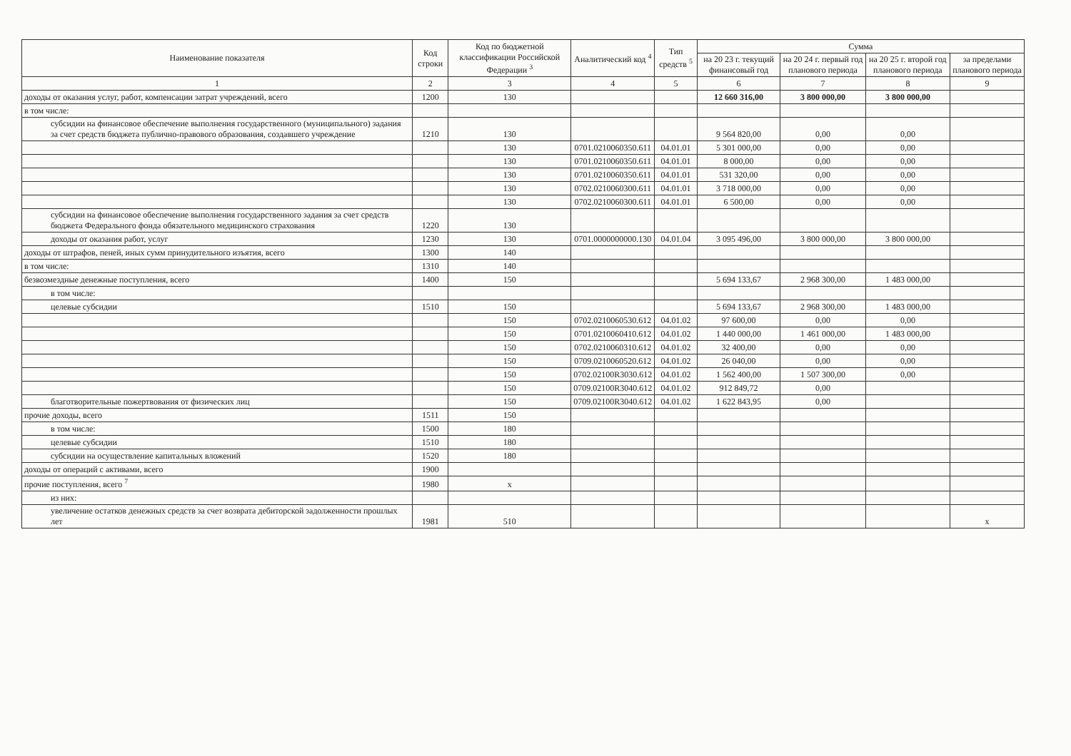| Наименование показателя | Код строки | Код по бюджетной классификации Российской Федерации <sup>3</sup> | Аналитический код <sup>4</sup> | Тип средств <sup>5</sup> | Сумма | | | |
| --- | --- | --- | --- | --- | --- | --- | --- | --- |
| | | | | | на 20 23 г. текущий финансовый год | на 20 24 г. первый год планового периода | на 20 25 г. второй год планового периода | за пределами планового периода |
| 1 | 2 | 3 | 4 | 5 | 6 | 7 | 8 | 9 |
| доходы от оказания услуг, работ, компенсации затрат учреждений, всего | 1200 | 130 | | | 12 660 316,00 | 3 800 000,00 | 3 800 000,00 | |
| в том числе: | | | | | | | | |
| субсидии на финансовое обеспечение выполнения государственного (муниципального) задания за счет средств бюджета публично-правового образования, создавшего учреждение | 1210 | 130 | | | 9 564 820,00 | 0,00 | 0,00 | |
| | | 130 | 0701.0210060350.611 | 04.01.01 | 5 301 000,00 | 0,00 | 0,00 | |
| | | 130 | 0701.0210060350.611 | 04.01.01 | 8 000,00 | 0,00 | 0,00 | |
| | | 130 | 0701.0210060350.611 | 04.01.01 | 531 320,00 | 0,00 | 0,00 | |
| | | 130 | 0702.0210060300.611 | 04.01.01 | 3 718 000,00 | 0,00 | 0,00 | |
| | | 130 | 0702.0210060300.611 | 04.01.01 | 6 500,00 | 0,00 | 0,00 | |
| субсидии на финансовое обеспечение выполнения государственного задания за счет средств бюджета Федерального фонда обязательного медицинского страхования | 1220 | 130 | | | | | | |
| доходы от оказания работ, услуг | 1230 | 130 | 0701.0000000000.130 | 04.01.04 | 3 095 496,00 | 3 800 000,00 | 3 800 000,00 | |
| доходы от штрафов, пеней, иных сумм принудительного изъятия, всего | 1300 | 140 | | | | | | |
| в том числе: | 1310 | 140 | | | | | | |
| безвозмездные денежные поступления, всего | 1400 | 150 | | | 5 694 133,67 | 2 968 300,00 | 1 483 000,00 | |
| в том числе: | | | | | | | | |
| целевые субсидии | 1510 | 150 | | | 5 694 133,67 | 2 968 300,00 | 1 483 000,00 | |
| | | 150 | 0702.0210060530.612 | 04.01.02 | 97 600,00 | 0,00 | 0,00 | |
| | | 150 | 0701.0210060410.612 | 04.01.02 | 1 440 000,00 | 1 461 000,00 | 1 483 000,00 | |
| | | 150 | 0702.0210060310.612 | 04.01.02 | 32 400,00 | 0,00 | 0,00 | |
| | | 150 | 0709.0210060520.612 | 04.01.02 | 26 040,00 | 0,00 | 0,00 | |
| | | 150 | 0702.02100R3030.612 | 04.01.02 | 1 562 400,00 | 1 507 300,00 | 0,00 | |
| | | 150 | 0709.02100R3040.612 | 04.01.02 | 912 849,72 | 0,00 | | |
| благотворительные пожертвования от физических лиц | | 150 | 0709.02100R3040.612 | 04.01.02 | 1 622 843,95 | 0,00 | | |
| прочие доходы, всего | 1511 | 150 | | | | | | |
| в том числе: | 1500 | 180 | | | | | | |
| целевые субсидии | 1510 | 180 | | | | | | |
| субсидии на осуществление капитальных вложений | 1520 | 180 | | | | | | |
| доходы от операций с активами, всего | 1900 | | | | | | | |
| прочие поступления, всего <sup>7</sup> | 1980 | x | | | | | | |
| из них: | | | | | | | | |
| увеличение остатков денежных средств за счет возврата дебиторской задолженности прошлых лет | 1981 | 510 | | | | | | x |